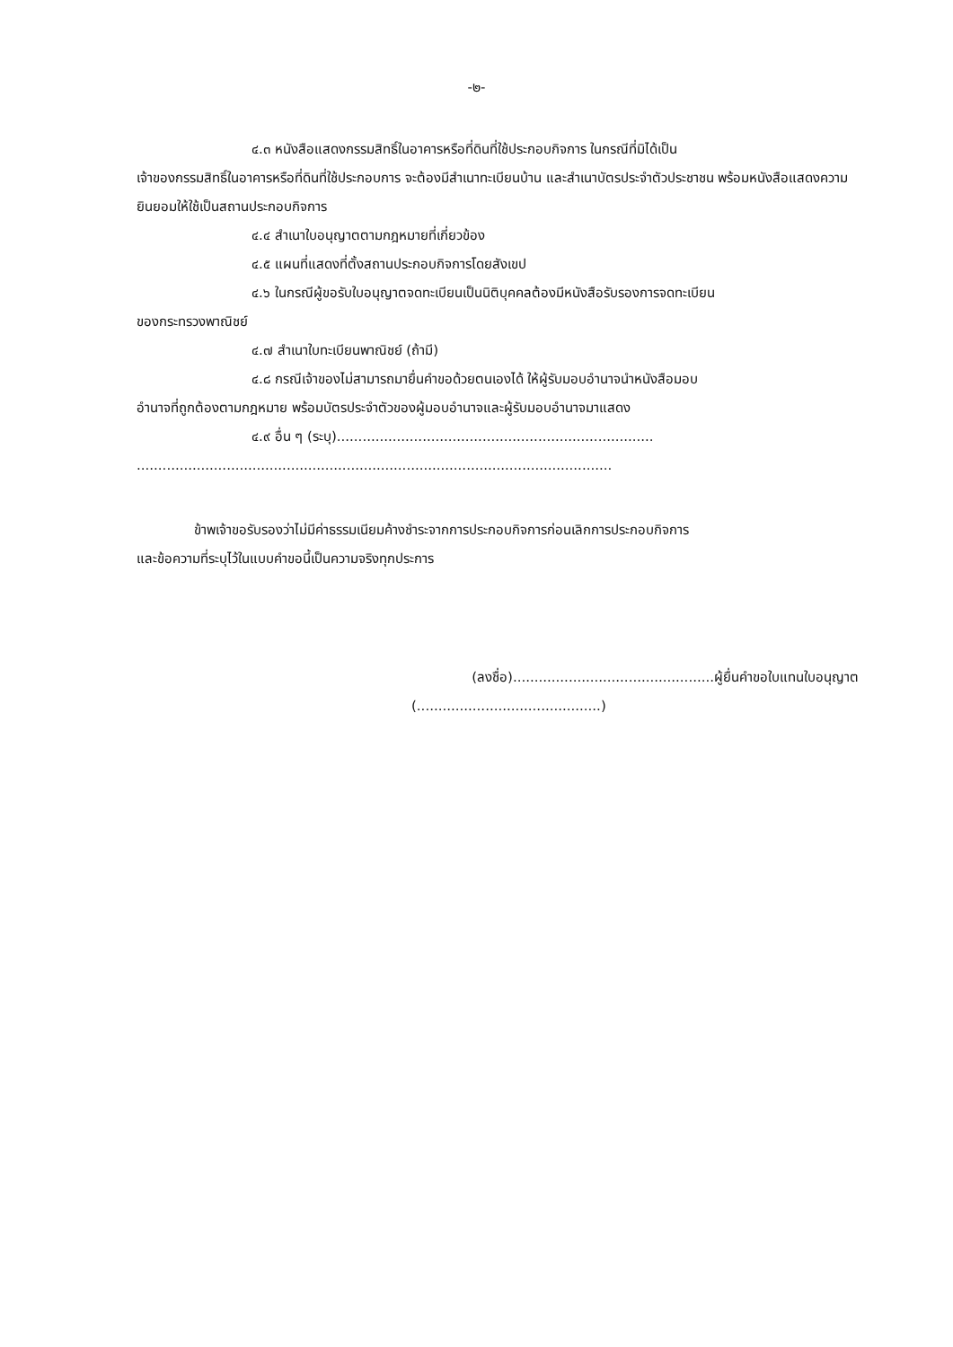-๒-
๔.๓ หนังสือแสดงกรรมสิทธิ์ในอาคารหรือที่ดินที่ใช้ประกอบกิจการ ในกรณีที่มิได้เป็น
เจ้าของกรรมสิทธิ์ในอาคารหรือที่ดินที่ใช้ประกอบการ จะต้องมีสำเนาทะเบียนบ้าน และสำเนาบัตรประจำตัวประชาชน พร้อมหนังสือแสดงความยินยอมให้ใช้เป็นสถานประกอบกิจการ
๔.๔ สำเนาใบอนุญาตตามกฎหมายที่เกี่ยวข้อง
๔.๕ แผนที่แสดงที่ตั้งสถานประกอบกิจการโดยสังเขป
๔.๖ ในกรณีผู้ขอรับใบอนุญาตจดทะเบียนเป็นนิติบุคคลต้องมีหนังสือรับรองการจดทะเบียน
ของกระทรวงพาณิชย์
๔.๗ สำเนาใบทะเบียนพาณิชย์ (ถ้ามี)
๔.๘ กรณีเจ้าของไม่สามารถมายื่นคำขอด้วยตนเองได้ ให้ผู้รับมอบอำนาจนำหนังสือมอบ
อำนาจที่ถูกต้องตามกฎหมาย พร้อมบัตรประจำตัวของผู้มอบอำนาจและผู้รับมอบอำนาจมาแสดง
๔.๙ อื่น ๆ (ระบุ)..........................................................................
...............................................................................................................
ข้าพเจ้าขอรับรองว่าไม่มีค่าธรรมเนียมค้างชำระจากการประกอบกิจการก่อนเลิกการประกอบกิจการ
และข้อความที่ระบุไว้ในแบบคำขอนี้เป็นความจริงทุกประการ
(ลงชื่อ)...............................................ผู้ยื่นคำขอใบแทนใบอนุญาต
(...........................................)